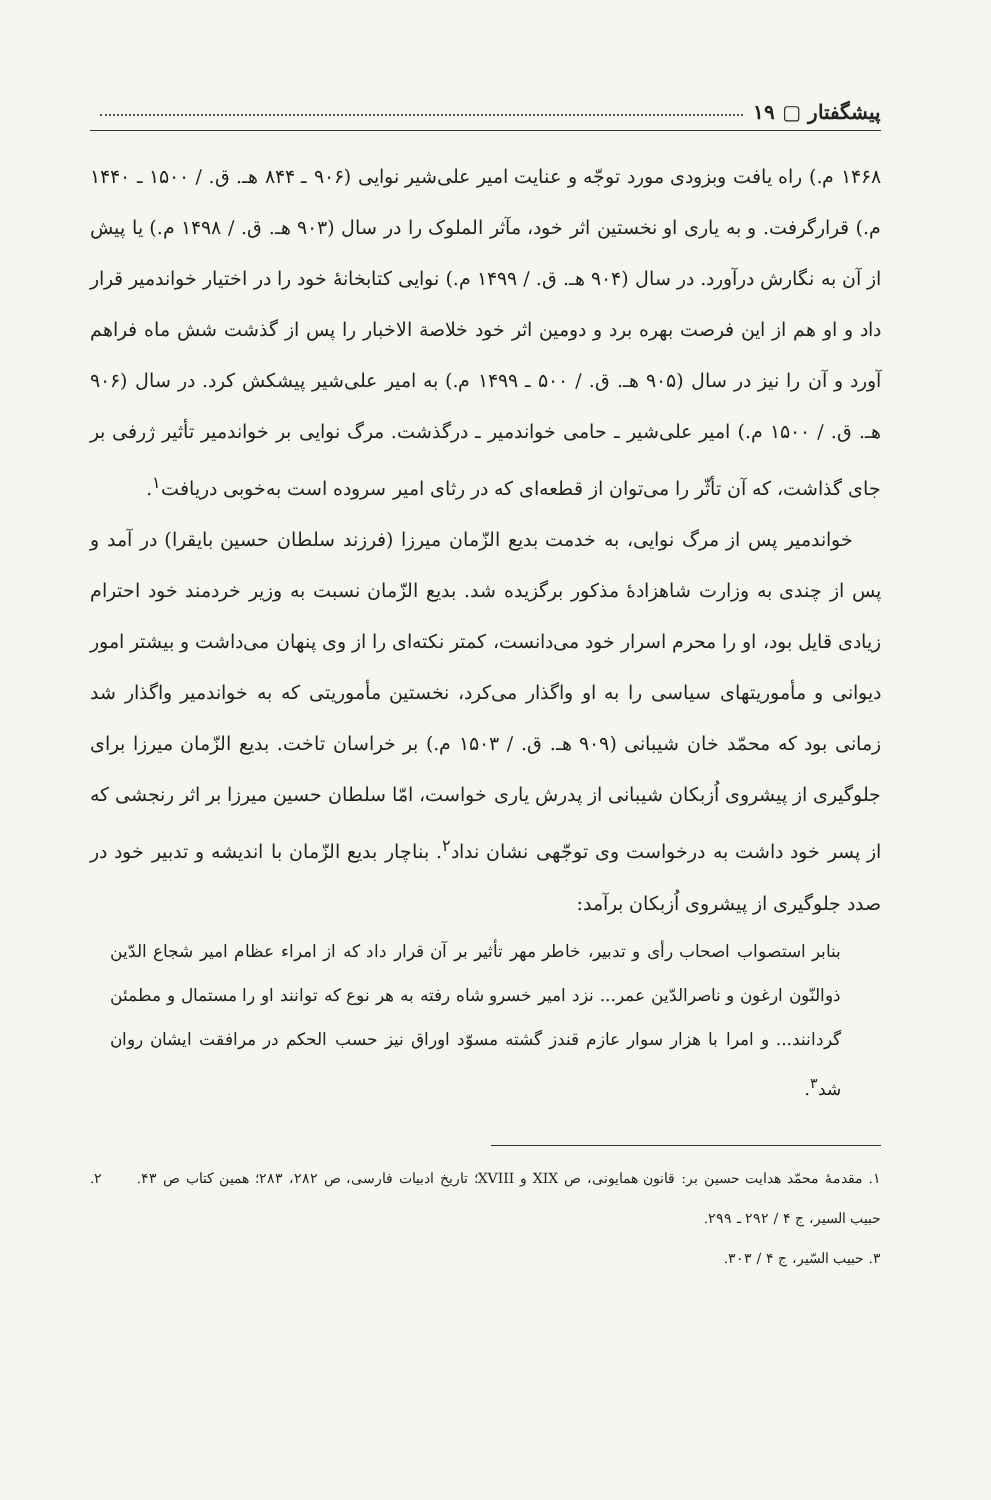پیشگفتار ▢ ۱۹
۱۴۶۸ م.) راه یافت وبزودی مورد توجّه و عنایت امیر علی‌شیر نوایی (۹۰۶ ـ ۸۴۴ هـ. ق. / ۱۵۰۰ ـ ۱۴۴۰ م.) قرارگرفت. و به یاری او نخستین اثر خود، مآثر الملوک را در سال (۹۰۳ هـ. ق. / ۱۴۹۸ م.) یا پیش از آن به نگارش درآورد. در سال (۹۰۴ هـ. ق. / ۱۴۹۹ م.) نوایی کتابخانهٔ خود را در اختیار خواندمیر قرار داد و او هم از این فرصت بهره برد و دومین اثر خود خلاصة الاخبار را پس از گذشت شش ماه فراهم آورد و آن را نیز در سال (۹۰۵ هـ. ق. / ۵۰۰ ـ ۱۴۹۹ م.) به امیر علی‌شیر پیشکش کرد. در سال (۹۰۶ هـ. ق. / ۱۵۰۰ م.) امیر علی‌شیر ـ حامی خواندمیر ـ درگذشت. مرگ نوایی بر خواندمیر تأثیر ژرفی بر جای گذاشت، که آن تأثّر را می‌توان از قطعه‌ای که در رثای امیر سروده است به‌خوبی دریافت<sup>۱</sup>.
خواندمیر پس از مرگ نوایی، به خدمت بدیع الزّمان میرزا (فرزند سلطان حسین بایقرا) در آمد و پس از چندی به وزارت شاهزادهٔ مذکور برگزیده شد. بدیع الزّمان نسبت به وزیر خردمند خود احترام زیادی قایل بود، او را محرم اسرار خود می‌دانست، کمتر نکته‌ای را از وی پنهان می‌داشت و بیشتر امور دیوانی و مأموریتهای سیاسی را به او واگذار می‌کرد، نخستین مأموریتی که به خواندمیر واگذار شد زمانی بود که محمّد خان شیبانی (۹۰۹ هـ. ق. / ۱۵۰۳ م.) بر خراسان تاخت. بدیع الزّمان میرزا برای جلوگیری از پیشروی اُزبکان شیبانی از پدرش یاری خواست، امّا سلطان حسین میرزا بر اثر رنجشی که از پسر خود داشت به درخواست وی توجّهی نشان نداد<sup>۲</sup>. بناچار بدیع الزّمان با اندیشه و تدبیر خود در صدد جلوگیری از پیشروی اُزبکان برآمد:
بنابر استصواب اصحاب رأی و تدبیر، خاطر مهر تأثیر بر آن قرار داد که از امراء عظام امیر شجاع الدّین ذوالنّون ارغون و ناصرالدّین عمر... نزد امیر خسرو شاه رفته به هر نوع که توانند او را مستمال و مطمئن گردانند... و امرا با هزار سوار عازم قندز گشته مسوّد اوراق نیز حسب الحکم در مرافقت ایشان روان شد<sup>۳</sup>.
۱. مقدمهٔ محمّد هدایت حسین بر: قانون همایونی، ص XIX و XVIII؛ تاریخ ادبیات فارسی، ص ۲۸۲، ۲۸۳؛ همین کتاب ص ۴۳. ۲. حبیب السیر، ج ۴ / ۲۹۲ ـ ۲۹۹.
۳. حبیب السّیر، ج ۴ / ۳۰۳.